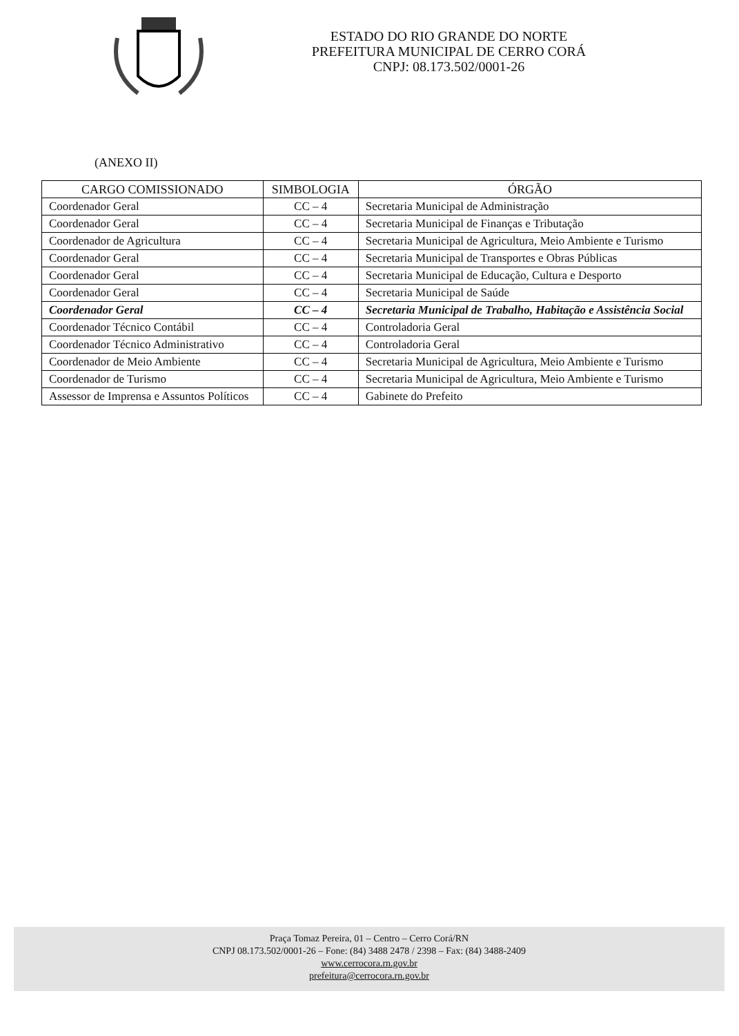ESTADO DO RIO GRANDE DO NORTE
PREFEITURA MUNICIPAL DE CERRO CORÁ
CNPJ: 08.173.502/0001-26
(ANEXO II)
| CARGO COMISSIONADO | SIMBOLOGIA | ÓRGÃO |
| --- | --- | --- |
| Coordenador Geral | CC – 4 | Secretaria Municipal de Administração |
| Coordenador Geral | CC – 4 | Secretaria Municipal de Finanças e Tributação |
| Coordenador de Agricultura | CC – 4 | Secretaria Municipal de Agricultura, Meio Ambiente e Turismo |
| Coordenador Geral | CC – 4 | Secretaria Municipal de Transportes e Obras Públicas |
| Coordenador Geral | CC – 4 | Secretaria Municipal de Educação, Cultura e Desporto |
| Coordenador Geral | CC – 4 | Secretaria Municipal de Saúde |
| Coordenador Geral | CC – 4 | Secretaria Municipal de Trabalho, Habitação e Assistência Social |
| Coordenador Técnico Contábil | CC – 4 | Controladoria Geral |
| Coordenador Técnico Administrativo | CC – 4 | Controladoria Geral |
| Coordenador de Meio Ambiente | CC – 4 | Secretaria Municipal de Agricultura, Meio Ambiente e Turismo |
| Coordenador de Turismo | CC – 4 | Secretaria Municipal de Agricultura, Meio Ambiente e Turismo |
| Assessor de Imprensa e Assuntos Políticos | CC – 4 | Gabinete do Prefeito |
Praça Tomaz Pereira, 01 – Centro – Cerro Corá/RN
CNPJ 08.173.502/0001-26 – Fone: (84) 3488 2478 / 2398 – Fax: (84) 3488-2409
www.cerrocora.rn.gov.br
prefeitura@cerrocora.rn.gov.br